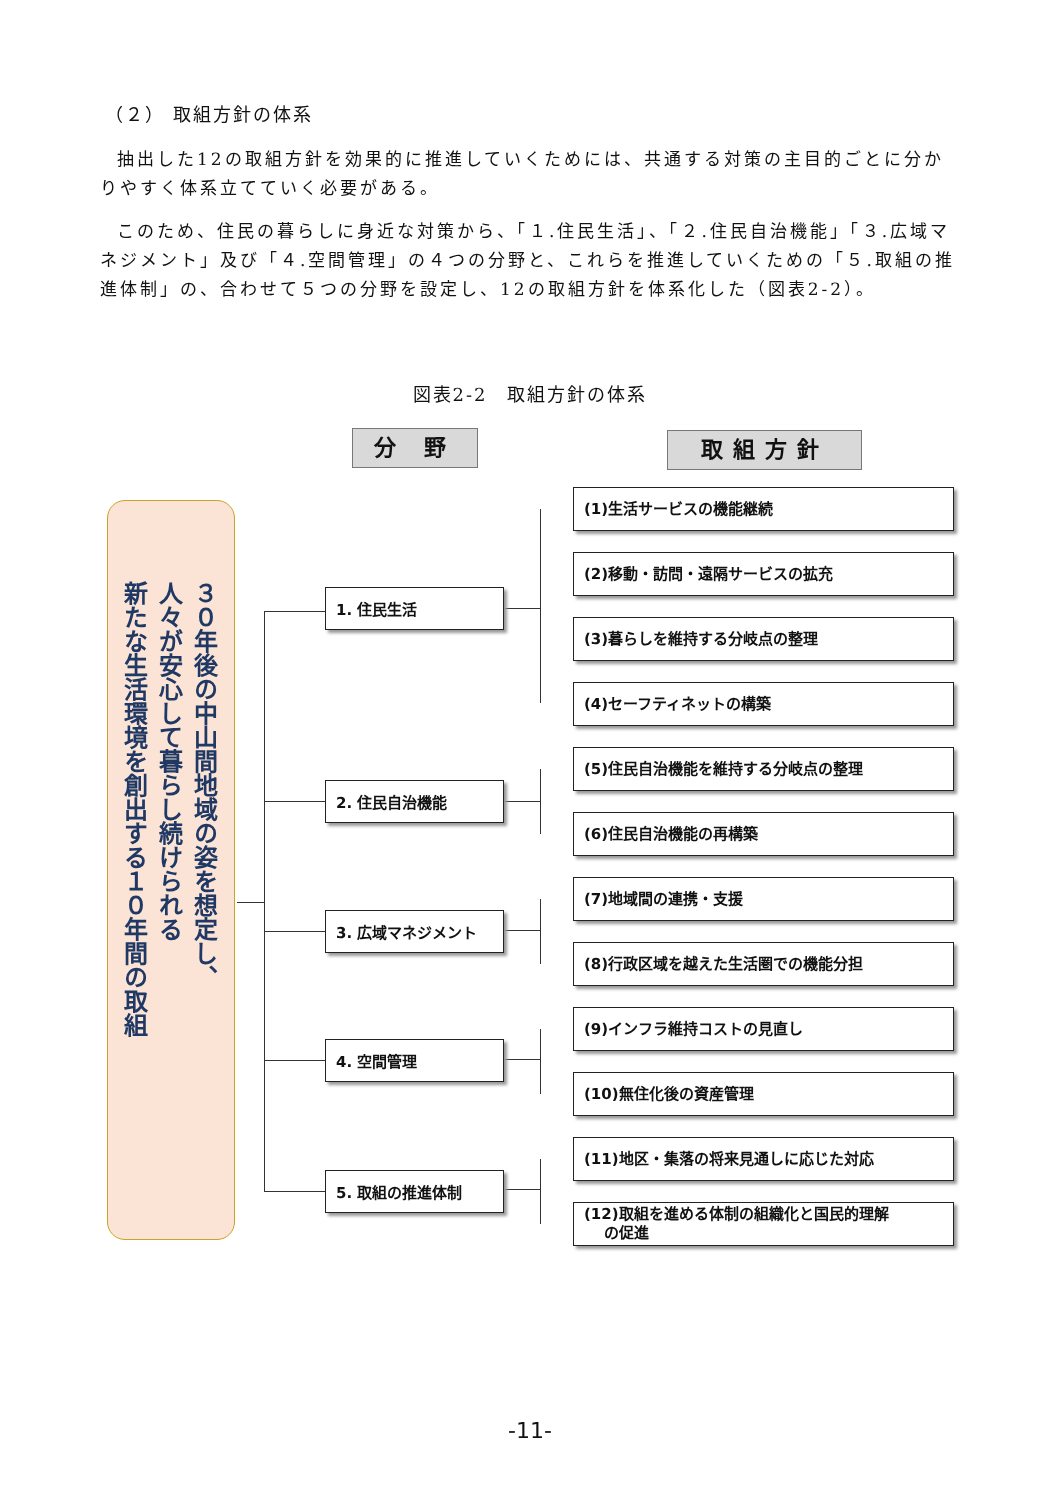（２） 取組方針の体系
抽出した12の取組方針を効果的に推進していくためには、共通する対策の主目的ごとに分かりやすく体系立てていく必要がある。
このため、住民の暮らしに身近な対策から、「１.住民生活」、「２.住民自治機能」「３.広域マネジメント」及び「４.空間管理」の４つの分野と、これらを推進していくための「５.取組の推進体制」の、合わせて５つの分野を設定し、12の取組方針を体系化した（図表2-2）。
図表2-2　取組方針の体系
分 野 取組方針
３０年後の中山間地域の姿を想定し、
人々が安心して暮らし続けられる
新たな生活環境を創出する１０年間の取組
1. 住民生活
2. 住民自治機能
3. 広域マネジメント
4. 空間管理
5. 取組の推進体制
(1)生活サービスの機能継続
(2)移動・訪問・遠隔サービスの拡充
(3)暮らしを維持する分岐点の整理
(4)セーフティネットの構築
(5)住民自治機能を維持する分岐点の整理
(6)住民自治機能の再構築
(7)地域間の連携・支援
(8)行政区域を越えた生活圏での機能分担
(9)インフラ維持コストの見直し
(10)無住化後の資産管理
(11)地区・集落の将来見通しに応じた対応
(12)取組を進める体制の組織化と国民的理解
　 の促進
-11-